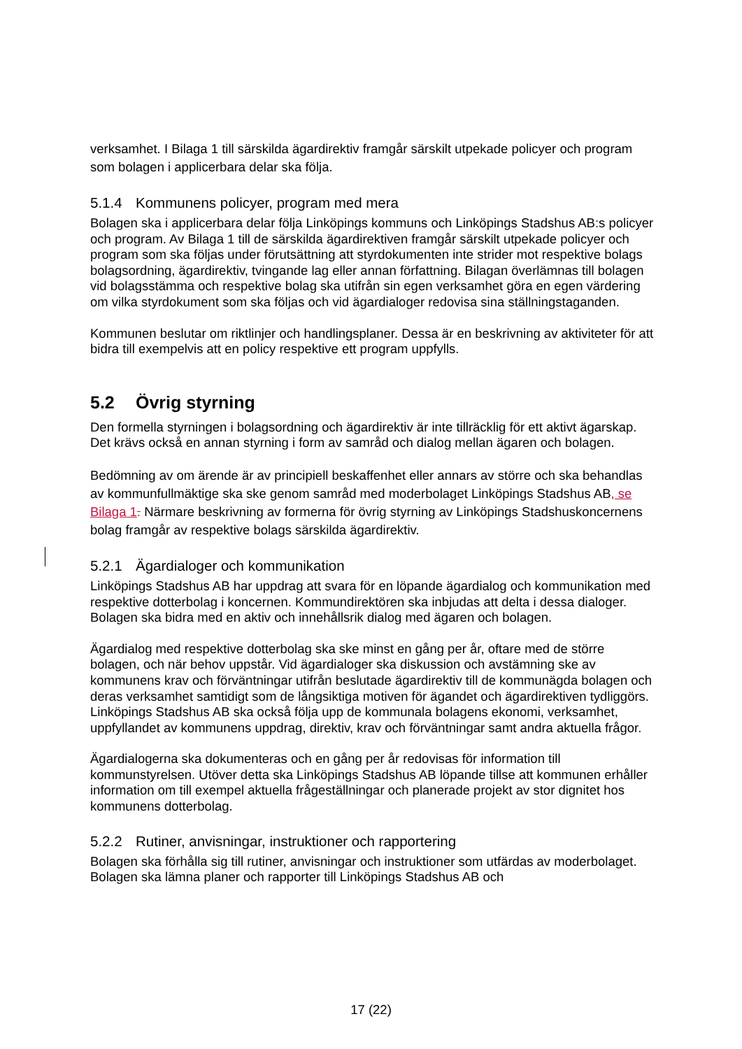verksamhet. I Bilaga 1 till särskilda ägardirektiv framgår särskilt utpekade policyer och program som bolagen i applicerbara delar ska följa.
5.1.4 Kommunens policyer, program med mera
Bolagen ska i applicerbara delar följa Linköpings kommuns och Linköpings Stadshus AB:s policyer och program. Av Bilaga 1 till de särskilda ägardirektiven framgår särskilt utpekade policyer och program som ska följas under förutsättning att styrdokumenten inte strider mot respektive bolags bolagsordning, ägardirektiv, tvingande lag eller annan författning. Bilagan överlämnas till bolagen vid bolagsstämma och respektive bolag ska utifrån sin egen verksamhet göra en egen värdering om vilka styrdokument som ska följas och vid ägardialoger redovisa sina ställningstaganden.
Kommunen beslutar om riktlinjer och handlingsplaner. Dessa är en beskrivning av aktiviteter för att bidra till exempelvis att en policy respektive ett program uppfylls.
5.2 Övrig styrning
Den formella styrningen i bolagsordning och ägardirektiv är inte tillräcklig för ett aktivt ägarskap. Det krävs också en annan styrning i form av samråd och dialog mellan ägaren och bolagen.
Bedömning av om ärende är av principiell beskaffenhet eller annars av större och ska behandlas av kommunfullmäktige ska ske genom samråd med moderbolaget Linköpings Stadshus AB, se Bilaga 1. Närmare beskrivning av formerna för övrig styrning av Linköpings Stadshuskoncernens bolag framgår av respektive bolags särskilda ägardirektiv.
5.2.1 Ägardialoger och kommunikation
Linköpings Stadshus AB har uppdrag att svara för en löpande ägardialog och kommunikation med respektive dotterbolag i koncernen. Kommundirektören ska inbjudas att delta i dessa dialoger. Bolagen ska bidra med en aktiv och innehållsrik dialog med ägaren och bolagen.
Ägardialog med respektive dotterbolag ska ske minst en gång per år, oftare med de större bolagen, och när behov uppstår. Vid ägardialoger ska diskussion och avstämning ske av kommunens krav och förväntningar utifrån beslutade ägardirektiv till de kommunägda bolagen och deras verksamhet samtidigt som de långsiktiga motiven för ägandet och ägardirektiven tydliggörs. Linköpings Stadshus AB ska också följa upp de kommunala bolagens ekonomi, verksamhet, uppfyllandet av kommunens uppdrag, direktiv, krav och förväntningar samt andra aktuella frågor.
Ägardialogerna ska dokumenteras och en gång per år redovisas för information till kommunstyrelsen. Utöver detta ska Linköpings Stadshus AB löpande tillse att kommunen erhåller information om till exempel aktuella frågeställningar och planerade projekt av stor dignitet hos kommunens dotterbolag.
5.2.2 Rutiner, anvisningar, instruktioner och rapportering
Bolagen ska förhålla sig till rutiner, anvisningar och instruktioner som utfärdas av moderbolaget. Bolagen ska lämna planer och rapporter till Linköpings Stadshus AB och
17 (22)